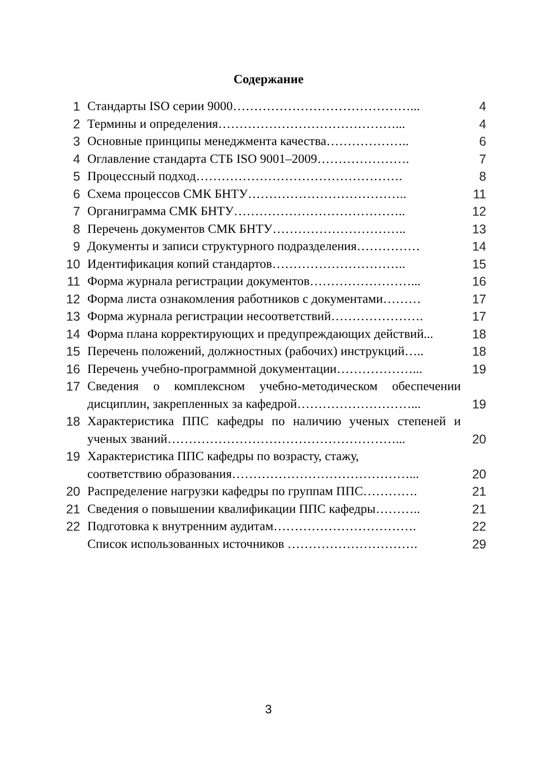Содержание
| 1 | Стандарты ISO серии 9000……………………………………... | 4 |
| 2 | Термины и определения……………………………………... | 4 |
| 3 | Основные принципы менеджмента качества……………….. | 6 |
| 4 | Оглавление стандарта СТБ ISO 9001–2009…………………. | 7 |
| 5 | Процессный подход…………………………………………. | 8 |
| 6 | Схема процессов СМК БНТУ……………………………….. | 11 |
| 7 | Органиграмма СМК БНТУ………………………………….. | 12 |
| 8 | Перечень документов СМК БНТУ………………………….. | 13 |
| 9 | Документы и записи структурного подразделения…………… | 14 |
| 10 | Идентификация копий стандартов………………………….. | 15 |
| 11 | Форма журнала регистрации документов……………………... | 16 |
| 12 | Форма листа ознакомления работников с документами……… | 17 |
| 13 | Форма журнала регистрации несоответствий…………………. | 17 |
| 14 | Форма плана корректирующих и предупреждающих действий... | 18 |
| 15 | Перечень положений, должностных (рабочих) инструкций….. | 18 |
| 16 | Перечень учебно-программной документации………………... | 19 |
| 17 | Сведения о комплексном учебно-методическом обеспечении дисциплин, закрепленных за кафедрой………………………... | 19 |
| 18 | Характеристика ППС кафедры по наличию ученых степеней и ученых званий………………………………………………... | 20 |
| 19 | Характеристика ППС кафедры по возрасту, стажу, соответствию образования……………………………………... | 20 |
| 20 | Распределение нагрузки кафедры по группам ППС…………. | 21 |
| 21 | Сведения о повышении квалификации ППС кафедры……….. | 21 |
| 22 | Подготовка к внутренним аудитам……………………………. | 22 |
| | Список использованных источников …………………………. | 29 |
3